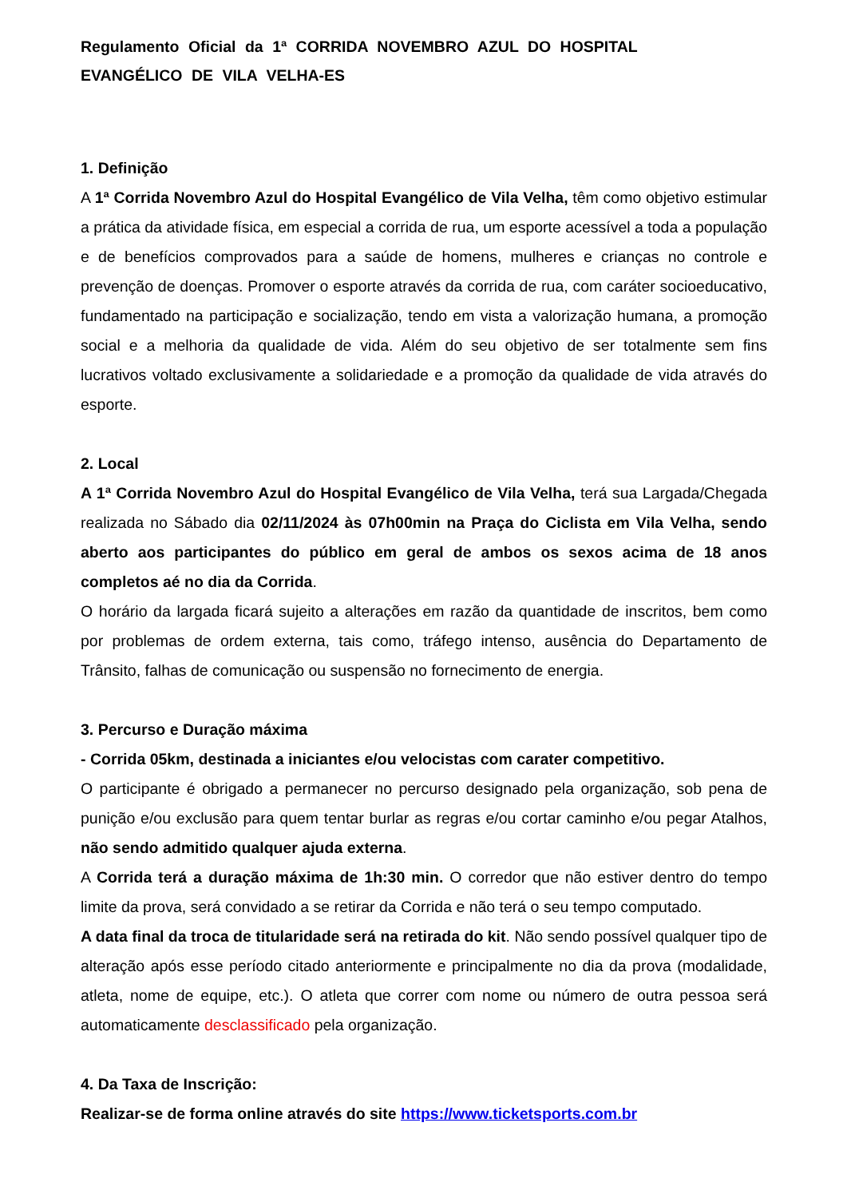Regulamento Oficial da 1ª CORRIDA NOVEMBRO AZUL DO HOSPITAL
EVANGÉLICO DE VILA VELHA-ES
1. Definição
A 1ª Corrida Novembro Azul do Hospital Evangélico de Vila Velha, têm como objetivo estimular a prática da atividade física, em especial a corrida de rua, um esporte acessível a toda a população e de benefícios comprovados para a saúde de homens, mulheres e crianças no controle e prevenção de doenças. Promover o esporte através da corrida de rua, com caráter socioeducativo, fundamentado na participação e socialização, tendo em vista a valorização humana, a promoção social e a melhoria da qualidade de vida. Além do seu objetivo de ser totalmente sem fins lucrativos voltado exclusivamente a solidariedade e a promoção da qualidade de vida através do esporte.
2. Local
A 1ª Corrida Novembro Azul do Hospital Evangélico de Vila Velha, terá sua Largada/Chegada realizada no Sábado dia 02/11/2024 às 07h00min na Praça do Ciclista em Vila Velha, sendo aberto aos participantes do público em geral de ambos os sexos acima de 18 anos completos aé no dia da Corrida.
O horário da largada ficará sujeito a alterações em razão da quantidade de inscritos, bem como por problemas de ordem externa, tais como, tráfego intenso, ausência do Departamento de Trânsito, falhas de comunicação ou suspensão no fornecimento de energia.
3. Percurso e Duração máxima
- Corrida 05km, destinada a iniciantes e/ou velocistas com carater competitivo.
O participante é obrigado a permanecer no percurso designado pela organização, sob pena de punição e/ou exclusão para quem tentar burlar as regras e/ou cortar caminho e/ou pegar Atalhos, não sendo admitido qualquer ajuda externa.
A Corrida terá a duração máxima de 1h:30 min. O corredor que não estiver dentro do tempo limite da prova, será convidado a se retirar da Corrida e não terá o seu tempo computado.
A data final da troca de titularidade será na retirada do kit. Não sendo possível qualquer tipo de alteração após esse período citado anteriormente e principalmente no dia da prova (modalidade, atleta, nome de equipe, etc.). O atleta que correr com nome ou número de outra pessoa será automaticamente desclassificado pela organização.
4. Da Taxa de Inscrição:
Realizar-se de forma online através do site https://www.ticketsports.com.br